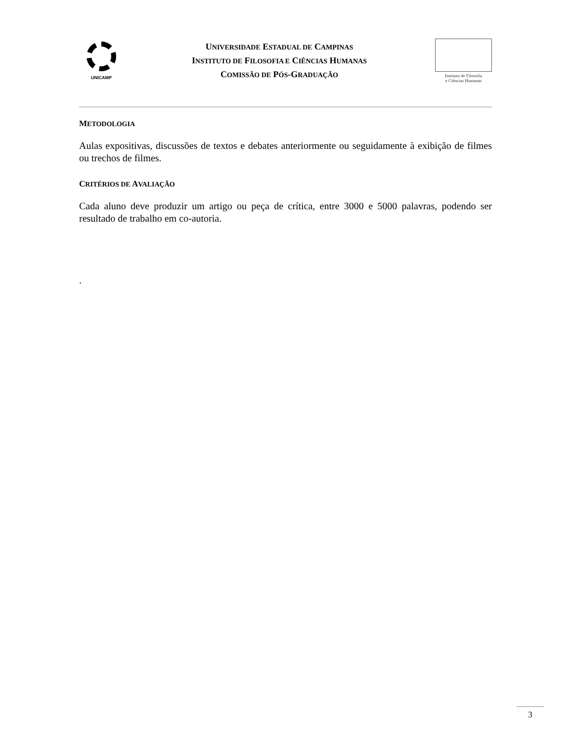UNICAMP
UNIVERSIDADE ESTADUAL DE CAMPINAS
INSTITUTO DE FILOSOFIA E CIÊNCIAS HUMANAS
COMISSÃO DE PÓS-GRADUAÇÃO
Instituto de Filosofia
e Ciências Humanas
METODOLOGIA
Aulas expositivas, discussões de textos e debates anteriormente ou seguidamente à exibição de filmes ou trechos de filmes.
CRITÉRIOS DE AVALIAÇÃO
Cada aluno deve produzir um artigo ou peça de crítica, entre 3000 e 5000 palavras, podendo ser resultado de trabalho em co-autoria.
.
3